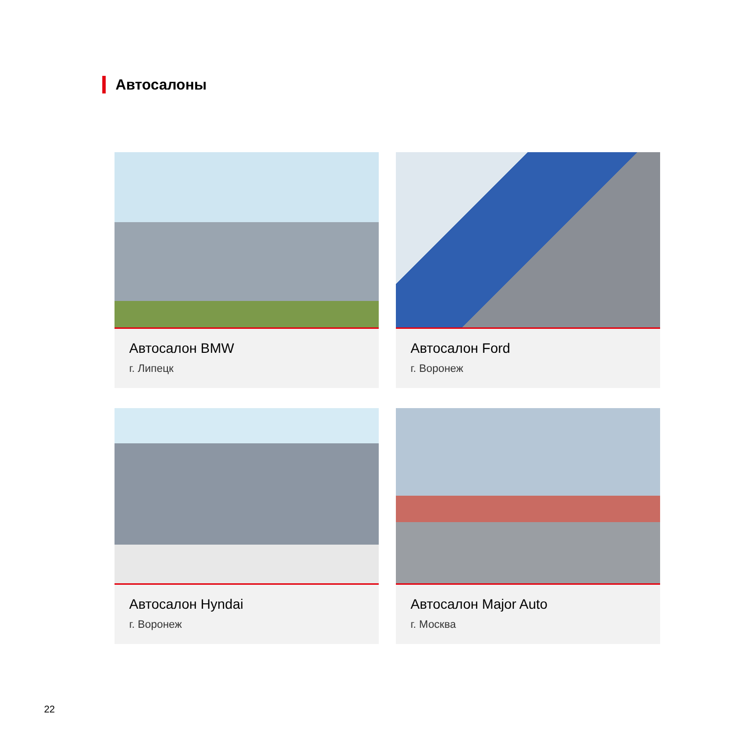Автосалоны
Автосалон BMW
г. Липецк
Автосалон Ford
г. Воронеж
Автосалон Hyndai
г. Воронеж
Автосалон Major Auto
г. Москва
22